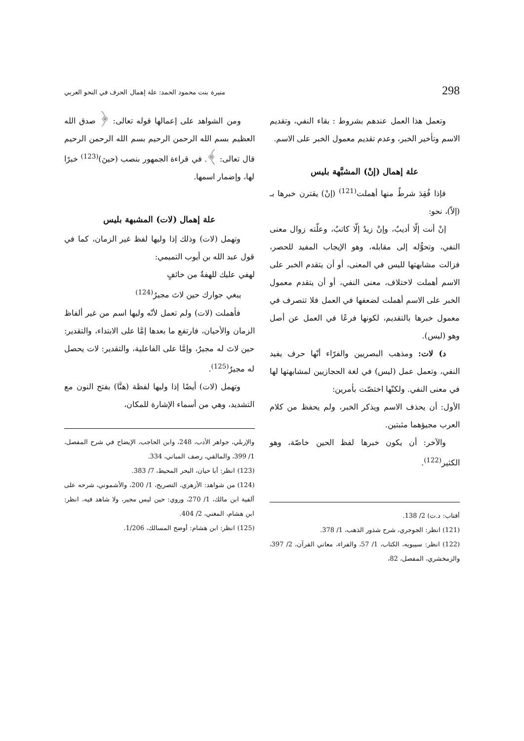298 منيرة بنت محمود الحمد: علة إهمال الحرف في النحو العربي
وتعمل هذا العمل عندهم بشروط : بقاء النفي، وتقديم الاسم وتأخير الخبر، وعدم تقديم معمول الخبر على الاسم.
علة إهمال (إنْ) المشبَّهة بليس
فإذا فُقِدَ شرطٌ منها أهملت<sup>(121)</sup> (إنْ) يقترن خبرها بـ (إلاّ)، نحو:
إنْ أنت إلّا أديبٌ، وإنْ زيدٌ إلّا كاتبٌ، وعلّته زوال معنى النفي، وتحوُّله إلى مقابله، وهو الإيجاب المفيد للحصر، فزالت مشابهتها لليس في المعنى، أو أن يتقدم الخبر على الاسم أهملت لاختلاف، معنى النفي، أو أن يتقدم معمول الخبر على الاسم أهملت لضعفها في العمل فلا تتصرف في معمول خبرها بالتقديم، لكونها فرعًا في العمل عن أصل وهو (ليس).
د) لات: ومذهب البصريين والفرّاء أنّها حرف يفيد النفي، وتعمل عمل (ليس) في لغة الحجازيين لمشابهتها لها في معنى النفي. ولكنّها اختصّت بأمرين:
الأول: أن يحذف الاسم ويذكر الخبر، ولم يحفظ من كلام العرب مجيؤهما مثبتين.
والآخر: أن يكون خبرها لفظ الحين خاصّة، وهو الكثير<sup>(122)</sup>.
أفتاب: د.ت) 2/ 138.
(121) انظر: الجوجري، شرح شذور الذهب، 1/ 378.
(122) انظر: سيبويه، الكتاب، 1/ 57، والفراء، معاني القرآن، 2/ 397، والزمخشري، المفصل، 82،
ومن الشواهد على إعمالها قوله تعالى: ﴿ صدق الله العظيم بسم الله الرحمن الرحيم بسم الله الرحمن الرحيم قال تعالى: ﴾. في قراءة الجمهور بنصب (حينَ)<sup>(123)</sup> خبرًا لها، وإضمار اسمها.
علة إهمال (لات) المشبهة بليس
وتهمل (لات) وذلك إذا وليها لفظ غير الزمان، كما في قول عبد الله بن أيوب التميمي:
لهفي عليك للهفةٌ من خائفٍ
يبغي جوارك حين لاتَ مجيرُ<sup>(124)</sup>
فأهملت (لات) ولم تعمل لأنّه وليها اسم من غير ألفاظ الزمان والأحيان، فارتفع ما بعدها إمَّا على الابتداء، والتقدير: حين لاتَ له مجيرٌ، وإمَّا على الفاعلية، والتقدير: لات يحصل له مجيرٌ<sup>(125)</sup>.
وتهمل (لات) أيضًا إذا وليها لفظة (هنَّا) بفتح النون مع التشديد، وهي من أسماء الإشارة للمكان،
والإربلي، جواهر الأدب، 248، وابن الحاجب، الإيضاح في شرح المفصل، 1/ 399، والمالقي، رصف المباني، 334.
(123) انظر: أبا حيان، البحر المحيط، 7/ 383.
(124) من شواهد: الأزهري، التصريح، 1/ 200، والأشموني، شرحه على ألفية ابن مالك، 1/ 270، وروي: حين ليس مجير، ولا شاهد فيه، انظر: ابن هشام، المغني، 2/ 404.
(125) انظر: ابن هشام: أوضح المسالك، 1/206.